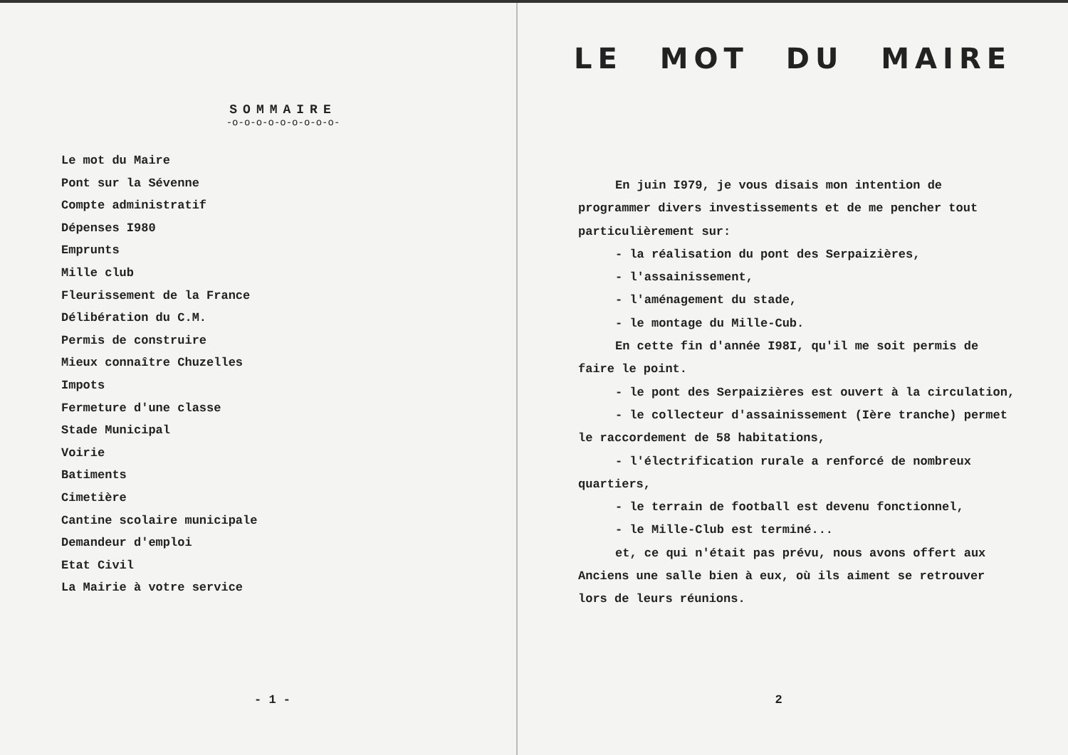SOMMAIRE
-o-o-o-o-o-o-o-o-o-
Le mot du Maire
Pont sur la Sévenne
Compte administratif
Dépenses I980
Emprunts
Mille club
Fleurissement de la France
Délibération du C.M.
Permis de construire
Mieux connaître Chuzelles
Impots
Fermeture d'une classe
Stade Municipal
Voirie
Batiments
Cimetière
Cantine scolaire municipale
Demandeur d'emploi
Etat Civil
La Mairie à votre service
- 1 -
LE MOT DU MAIRE
En juin I979, je vous disais mon intention de programmer divers investissements et de me pencher tout particulièrement sur:
- la réalisation du pont des Serpaizières,
- l'assainissement,
- l'aménagement du stade,
- le montage du Mille-Cub.
En cette fin d'année I98I, qu'il me soit permis de faire le point.
- le pont des Serpaizières est ouvert à la circulation,
- le collecteur d'assainissement (Ière tranche) permet le raccordement de 58 habitations,
- l'électrification rurale a renforcé de nombreux quartiers,
- le terrain de football est devenu fonctionnel,
- le Mille-Club est terminé...
et, ce qui n'était pas prévu, nous avons offert aux Anciens une salle bien à eux, où ils aiment se retrouver lors de leurs réunions.
2